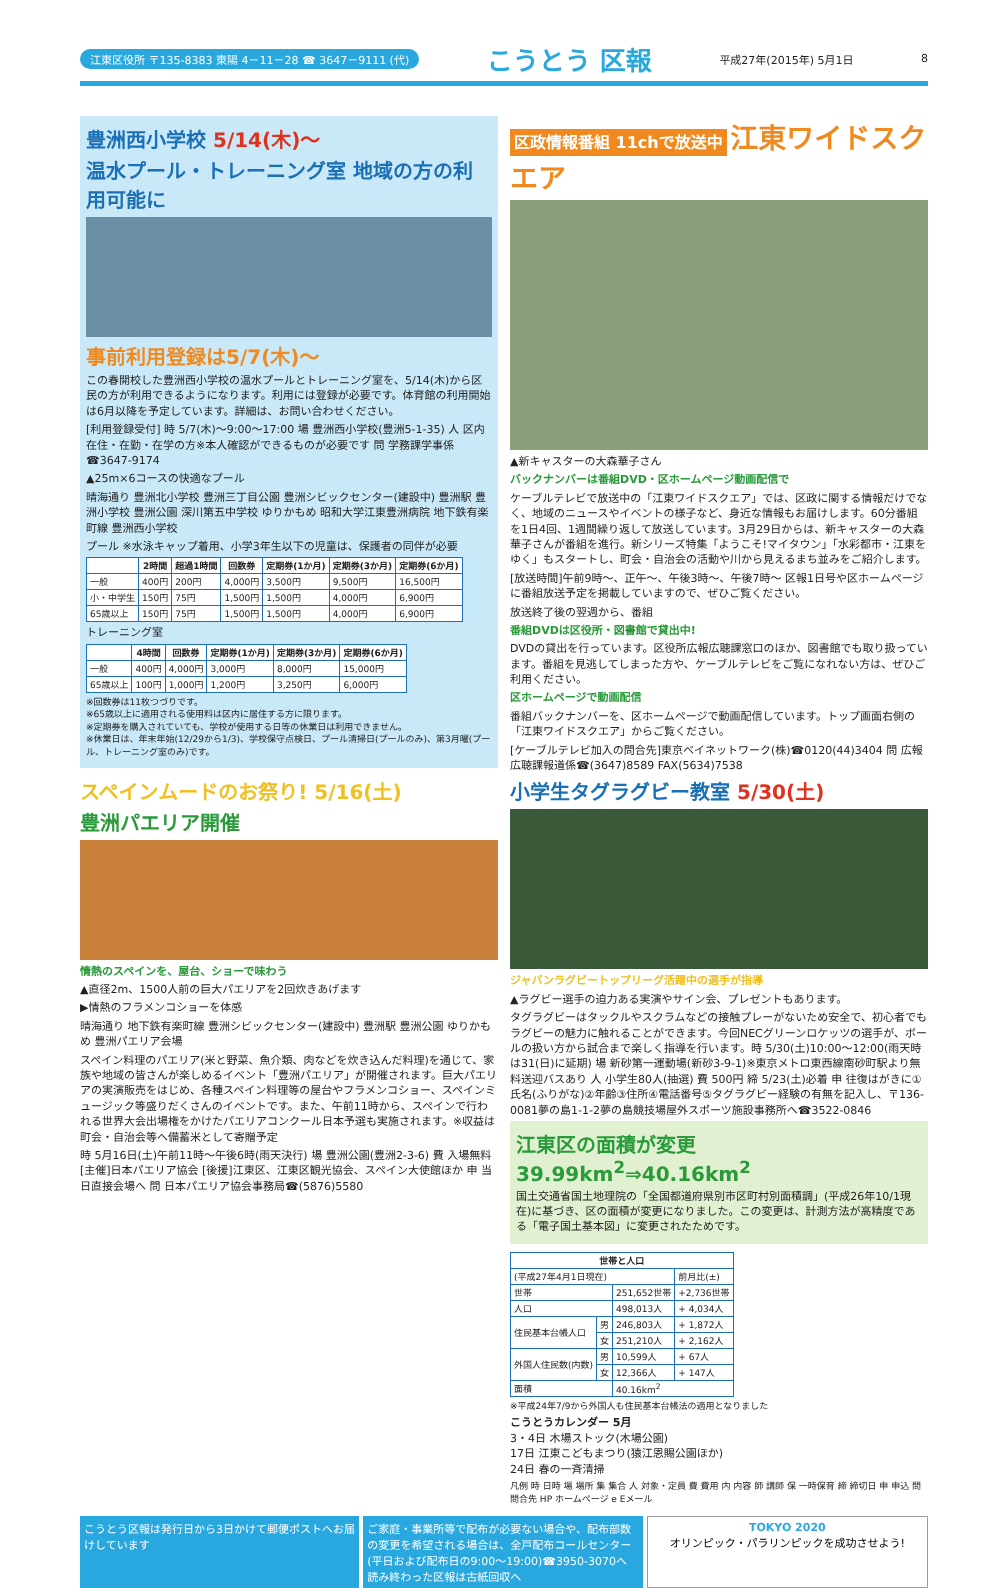江東区役所 〒135-8383 東陽 4－11－28 ☎ 3647－9111 (代) こうとう 区報 平成27年(2015年) 5月1日 8
豊洲西小学校 5/14(木)～
温水プール・トレーニング室 地域の方の利用可能に
事前利用登録は5/7(木)～
この春開校した豊洲西小学校の温水プールとトレーニング室を、5/14(木)から区民の方が利用できるようになります。利用には登録が必要です。体育館の利用開始は6月以降を予定しています。詳細は、お問い合わせください。
[利用登録受付] 時 5/7(木)～9:00～17:00 場 豊洲西小学校(豊洲5-1-35) 人 区内在住・在勤・在学の方※本人確認ができるものが必要です 問 学務課学事係☎3647-9174
▲25m×6コースの快適なプール
晴海通り 豊洲北小学校 豊洲三丁目公園 豊洲シビックセンター(建設中) 豊洲駅 豊洲小学校 豊洲公園 深川第五中学校 ゆりかもめ 昭和大学江東豊洲病院 地下鉄有楽町線 豊洲西小学校
プール ※水泳キャップ着用、小学3年生以下の児童は、保護者の同伴が必要
| | 2時間 | 超過1時間 | 回数券 | 定期券(1か月) | 定期券(3か月) | 定期券(6か月) |
| --- | --- | --- | --- | --- | --- | --- |
| 一般 | 400円 | 200円 | 4,000円 | 3,500円 | 9,500円 | 16,500円 |
| 小・中学生 | 150円 | 75円 | 1,500円 | 1,500円 | 4,000円 | 6,900円 |
| 65歳以上 | 150円 | 75円 | 1,500円 | 1,500円 | 4,000円 | 6,900円 |
トレーニング室
| | 4時間 | 回数券 | 定期券(1か月) | 定期券(3か月) | 定期券(6か月) |
| --- | --- | --- | --- | --- | --- |
| 一般 | 400円 | 4,000円 | 3,000円 | 8,000円 | 15,000円 |
| 65歳以上 | 100円 | 1,000円 | 1,200円 | 3,250円 | 6,000円 |
※回数券は11枚つづりです。
※65歳以上に適用される使用料は区内に居住する方に限ります。
※定期券を購入されていても、学校が使用する日等の休業日は利用できません。
※休業日は、年末年始(12/29から1/3)、学校保守点検日、プール清掃日(プールのみ)、第3月曜(プール、トレーニング室のみ)です。
スペインムードのお祭り! 5/16(土)
豊洲パエリア開催
情熱のスペインを、屋台、ショーで味わう
▲直径2m、1500人前の巨大パエリアを2回炊きあげます
▶情熱のフラメンコショーを体感
晴海通り 地下鉄有楽町線 豊洲シビックセンター(建設中) 豊洲駅 豊洲公園 ゆりかもめ 豊洲パエリア会場
スペイン料理のパエリア(米と野菜、魚介類、肉などを炊き込んだ料理)を通じて、家族や地域の皆さんが楽しめるイベント「豊洲パエリア」が開催されます。巨大パエリアの実演販売をはじめ、各種スペイン料理等の屋台やフラメンコショー、スペインミュージック等盛りだくさんのイベントです。また、午前11時から、スペインで行われる世界大会出場権をかけたパエリアコンクール日本予選も実施されます。※収益は町会・自治会等へ備蓄米として寄贈予定
時 5月16日(土)午前11時～午後6時(雨天決行) 場 豊洲公園(豊洲2-3-6) 費 入場無料 [主催]日本パエリア協会 [後援]江東区、江東区観光協会、スペイン大使館ほか 申 当日直接会場へ 問 日本パエリア協会事務局☎(5876)5580
区政情報番組 11chで放送中 江東ワイドスクエア
▲新キャスターの大森華子さん
バックナンバーは番組DVD・区ホームページ動画配信で
ケーブルテレビで放送中の「江東ワイドスクエア」では、区政に関する情報だけでなく、地域のニュースやイベントの様子など、身近な情報もお届けします。60分番組を1日4回、1週間繰り返して放送しています。3月29日からは、新キャスターの大森華子さんが番組を進行。新シリーズ特集「ようこそ!マイタウン」「水彩都市・江東をゆく」もスタートし、町会・自治会の活動や川から見えるまち並みをご紹介します。
[放送時間]午前9時～、正午～、午後3時～、午後7時～ 区報1日号や区ホームページに番組放送予定を掲載していますので、ぜひご覧ください。
放送終了後の翌週から、番組
番組DVDは区役所・図書館で貸出中!
DVDの貸出を行っています。区役所広報広聴課窓口のほか、図書館でも取り扱っています。番組を見逃してしまった方や、ケーブルテレビをご覧になれない方は、ぜひご利用ください。
区ホームページで動画配信
番組バックナンバーを、区ホームページで動画配信しています。トップ画面右側の「江東ワイドスクエア」からご覧ください。
[ケーブルテレビ加入の問合先]東京ベイネットワーク(株)☎0120(44)3404 問 広報広聴課報道係☎(3647)8589 FAX(5634)7538
小学生タグラグビー教室 5/30(土)
ジャパンラグビートップリーグ活躍中の選手が指導
▲ラグビー選手の迫力ある実演やサイン会、プレゼントもあります。
タグラグビーはタックルやスクラムなどの接触プレーがないため安全で、初心者でもラグビーの魅力に触れることができます。今回NECグリーンロケッツの選手が、ボールの扱い方から試合まで楽しく指導を行います。時 5/30(土)10:00～12:00(雨天時は31(日)に延期) 場 新砂第一運動場(新砂3-9-1)※東京メトロ東西線南砂町駅より無料送迎バスあり 人 小学生80人(抽選) 費 500円 締 5/23(土)必着 申 往復はがきに①氏名(ふりがな)②年齢③住所④電話番号⑤タグラグビー経験の有無を記入し、〒136-0081夢の島1-1-2夢の島競技場屋外スポーツ施設事務所へ☎3522-0846
江東区の面積が変更 39.99km<sup>2</sup>⇒40.16km<sup>2</sup>
国土交通省国土地理院の「全国都道府県別市区町村別面積調」(平成26年10/1現在)に基づき、区の面積が変更になりました。この変更は、計測方法が高精度である「電子国土基本図」に変更されたためです。
| 世帯と人口 | | | |
| --- | --- | --- | --- |
| (平成27年4月1日現在) | | | 前月比(±) |
| 世帯 | | 251,652世帯 | +2,736世帯 |
| 人口 | | 498,013人 | + 4,034人 |
| 住民基本台帳人口 | 男 | 246,803人 | + 1,872人 |
| | 女 | 251,210人 | + 2,162人 |
| 外国人住民数(内数) | 男 | 10,599人 | + 67人 |
| | 女 | 12,366人 | + 147人 |
| 面積 | | 40.16km<sup>2</sup> | |
※平成24年7/9から外国人も住民基本台帳法の適用となりました
こうとうカレンダー 5月
3・4日 木場ストック(木場公園)
17日 江東こどもまつり(猿江恩賜公園ほか)
24日 春の一斉清掃
凡例 時 日時 場 場所 集 集合 人 対象・定員 費 費用 内 内容 師 講師 保 一時保育 締 締切日 申 申込 問 問合先 HP ホームページ e Eメール
こうとう区報は発行日から3日かけて郵便ポストへお届けしています
ご家庭・事業所等で配布が必要ない場合や、配布部数の変更を希望される場合は、全戸配布コールセンター(平日および配布日の9:00～19:00)☎3950-3070へ 読み終わった区報は古紙回収へ
TOKYO 2020
オリンピック・パラリンピックを成功させよう!